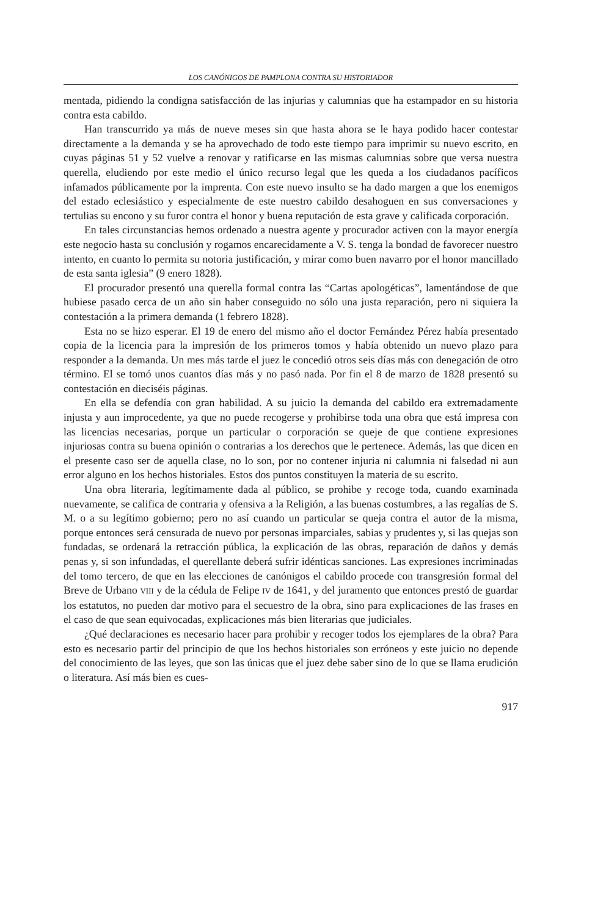LOS CANÓNIGOS DE PAMPLONA CONTRA SU HISTORIADOR
mentada, pidiendo la condigna satisfacción de las injurias y calumnias que ha estampador en su historia contra esta cabildo.
Han transcurrido ya más de nueve meses sin que hasta ahora se le haya podido hacer contestar directamente a la demanda y se ha aprovechado de todo este tiempo para imprimir su nuevo escrito, en cuyas páginas 51 y 52 vuelve a renovar y ratificarse en las mismas calumnias sobre que versa nuestra querella, eludiendo por este medio el único recurso legal que les queda a los ciudadanos pacíficos infamados públicamente por la imprenta. Con este nuevo insulto se ha dado margen a que los enemigos del estado eclesiástico y especialmente de este nuestro cabildo desahoguen en sus conversaciones y tertulias su encono y su furor contra el honor y buena reputación de esta grave y calificada corporación.
En tales circunstancias hemos ordenado a nuestra agente y procurador activen con la mayor energía este negocio hasta su conclusión y rogamos encarecidamente a V. S. tenga la bondad de favorecer nuestro intento, en cuanto lo permita su notoria justificación, y mirar como buen navarro por el honor mancillado de esta santa iglesia” (9 enero 1828).
El procurador presentó una querella formal contra las “Cartas apologéticas”, lamentándose de que hubiese pasado cerca de un año sin haber conseguido no sólo una justa reparación, pero ni siquiera la contestación a la primera demanda (1 febrero 1828).
Esta no se hizo esperar. El 19 de enero del mismo año el doctor Fernández Pérez había presentado copia de la licencia para la impresión de los primeros tomos y había obtenido un nuevo plazo para responder a la demanda. Un mes más tarde el juez le concedió otros seis días más con denegación de otro término. El se tomó unos cuantos días más y no pasó nada. Por fin el 8 de marzo de 1828 presentó su contestación en dieciséis páginas.
En ella se defendía con gran habilidad. A su juicio la demanda del cabildo era extremadamente injusta y aun improcedente, ya que no puede recogerse y prohibirse toda una obra que está impresa con las licencias necesarias, porque un particular o corporación se queje de que contiene expresiones injuriosas contra su buena opinión o contrarias a los derechos que le pertenece. Además, las que dicen en el presente caso ser de aquella clase, no lo son, por no contener injuria ni calumnia ni falsedad ni aun error alguno en los hechos historiales. Estos dos puntos constituyen la materia de su escrito.
Una obra literaria, legítimamente dada al público, se prohibe y recoge toda, cuando examinada nuevamente, se califica de contraria y ofensiva a la Religión, a las buenas costumbres, a las regalías de S. M. o a su legítimo gobierno; pero no así cuando un particular se queja contra el autor de la misma, porque entonces será censurada de nuevo por personas imparciales, sabias y prudentes y, si las quejas son fundadas, se ordenará la retracción pública, la explicación de las obras, reparación de daños y demás penas y, si son infundadas, el querellante deberá sufrir idénticas sanciones. Las expresiones incriminadas del tomo tercero, de que en las elecciones de canónigos el cabildo procede con transgresión formal del Breve de Urbano VIII y de la cédula de Felipe IV de 1641, y del juramento que entonces prestó de guardar los estatutos, no pueden dar motivo para el secuestro de la obra, sino para explicaciones de las frases en el caso de que sean equivocadas, explicaciones más bien literarias que judiciales.
¿Qué declaraciones es necesario hacer para prohibir y recoger todos los ejemplares de la obra? Para esto es necesario partir del principio de que los hechos historiales son erróneos y este juicio no depende del conocimiento de las leyes, que son las únicas que el juez debe saber sino de lo que se llama erudición o literatura. Así más bien es cues-
917